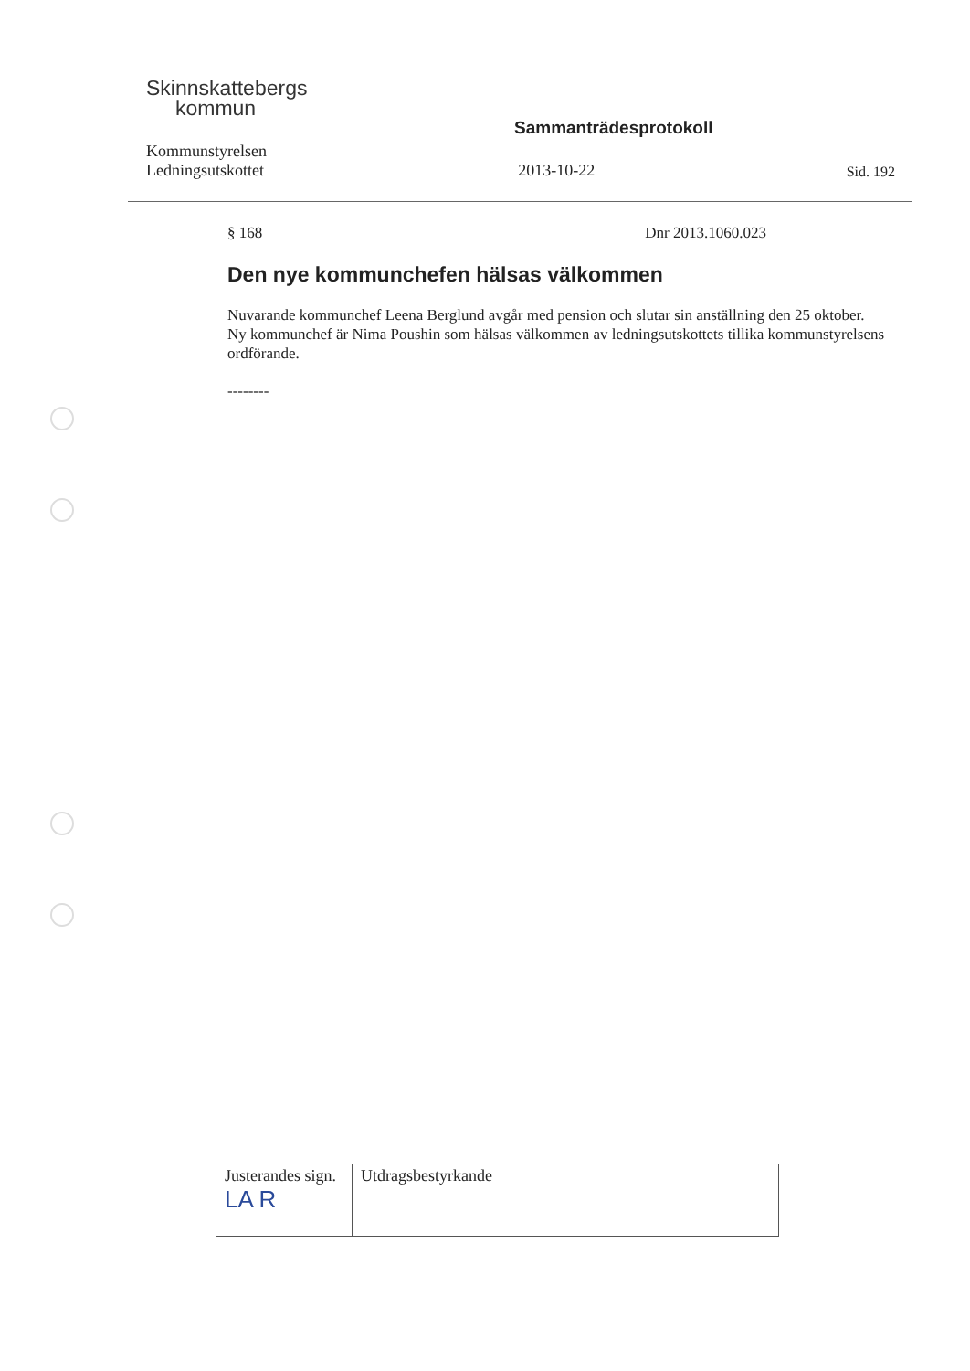Skinnskattebergs
kommun
Sammanträdesprotokoll
Kommunstyrelsen
Ledningsutskottet
2013-10-22
Sid. 192
§ 168 Dnr 2013.1060.023
Den nye kommunchefen hälsas välkommen
Nuvarande kommunchef Leena Berglund avgår med pension och slutar sin anställning den 25 oktober. Ny kommunchef är Nima Poushin som hälsas välkommen av ledningsutskottets tillika kommunstyrelsens ordförande.
--------
| Justerandes sign. LA R | Utdragsbestyrkande |